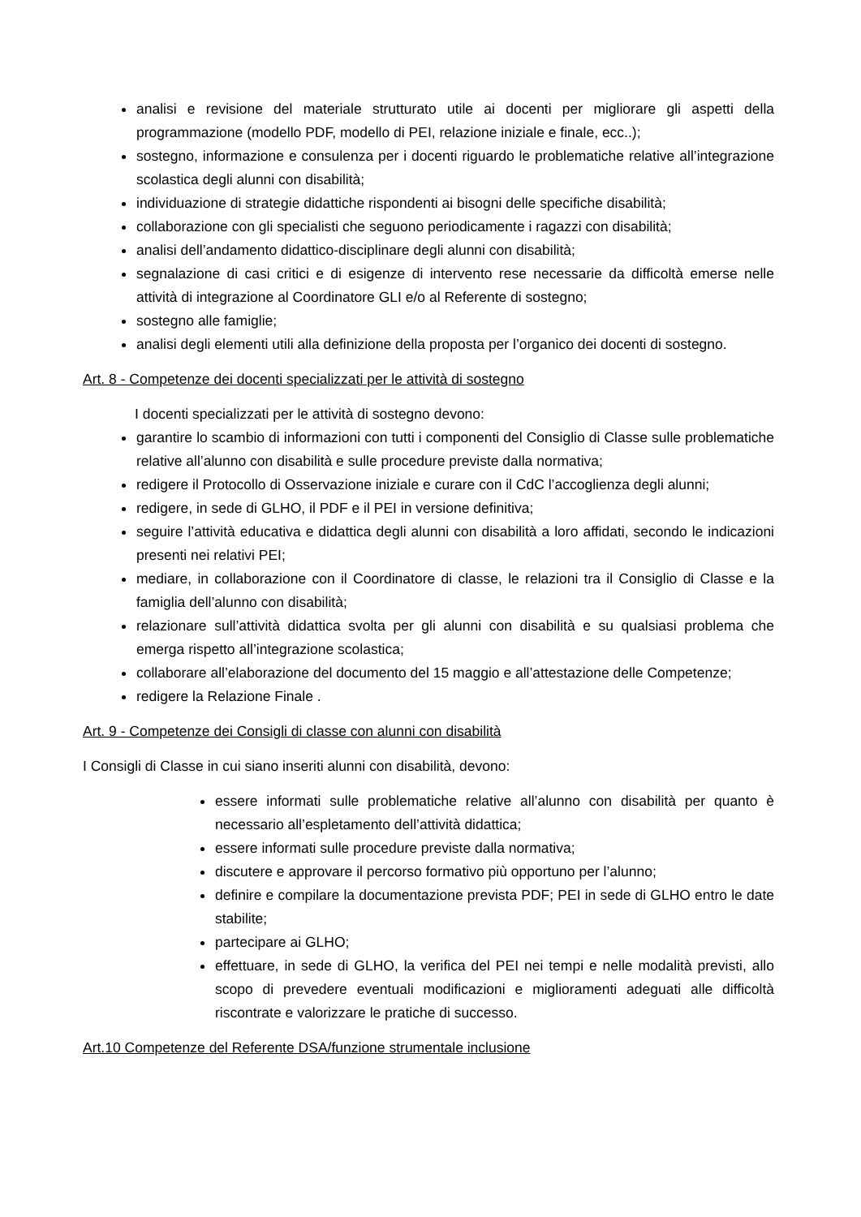analisi e revisione del materiale strutturato utile ai docenti per migliorare gli aspetti della programmazione (modello PDF, modello di PEI, relazione iniziale e finale, ecc..);
sostegno, informazione e consulenza per i docenti riguardo le problematiche relative all’integrazione scolastica degli alunni con disabilità;
individuazione di strategie didattiche rispondenti ai bisogni delle specifiche disabilità;
collaborazione con gli specialisti che seguono periodicamente i ragazzi con disabilità;
analisi dell’andamento didattico-disciplinare degli alunni con disabilità;
segnalazione di casi critici e di esigenze di intervento rese necessarie da difficoltà emerse nelle attività di integrazione al Coordinatore GLI e/o al Referente di sostegno;
sostegno alle famiglie;
analisi degli elementi utili alla definizione della proposta per l’organico dei docenti di sostegno.
Art. 8 - Competenze dei docenti specializzati per le attività di sostegno
I docenti specializzati per le attività di sostegno devono:
garantire lo scambio di informazioni con tutti i componenti del Consiglio di Classe sulle problematiche relative all’alunno con disabilità e sulle procedure previste dalla normativa;
redigere il Protocollo di Osservazione iniziale e curare con il CdC l’accoglienza degli alunni;
redigere, in sede di GLHO, il PDF e il PEI in versione definitiva;
seguire l’attività educativa e didattica degli alunni con disabilità a loro affidati, secondo le indicazioni presenti nei relativi PEI;
mediare, in collaborazione con il Coordinatore di classe, le relazioni tra il Consiglio di Classe e la famiglia dell’alunno con disabilità;
relazionare sull’attività didattica svolta per gli alunni con disabilità e su qualsiasi problema che emerga rispetto all’integrazione scolastica;
collaborare all’elaborazione del documento del 15 maggio e all’attestazione delle Competenze;
redigere la Relazione Finale .
Art. 9 - Competenze dei Consigli di classe con alunni con disabilità
I Consigli di Classe in cui siano inseriti alunni con disabilità, devono:
essere informati sulle problematiche relative all’alunno con disabilità per quanto è necessario all’espletamento dell’attività didattica;
essere informati sulle procedure previste dalla normativa;
discutere e approvare il percorso formativo più opportuno per l’alunno;
definire e compilare la documentazione prevista PDF; PEI in sede di GLHO entro le date stabilite;
partecipare ai GLHO;
effettuare, in sede di GLHO, la verifica del PEI nei tempi e nelle modalità previsti, allo scopo di prevedere eventuali modificazioni e miglioramenti adeguati alle difficoltà riscontrate e valorizzare le pratiche di successo.
Art.10 Competenze del Referente DSA/funzione strumentale inclusione